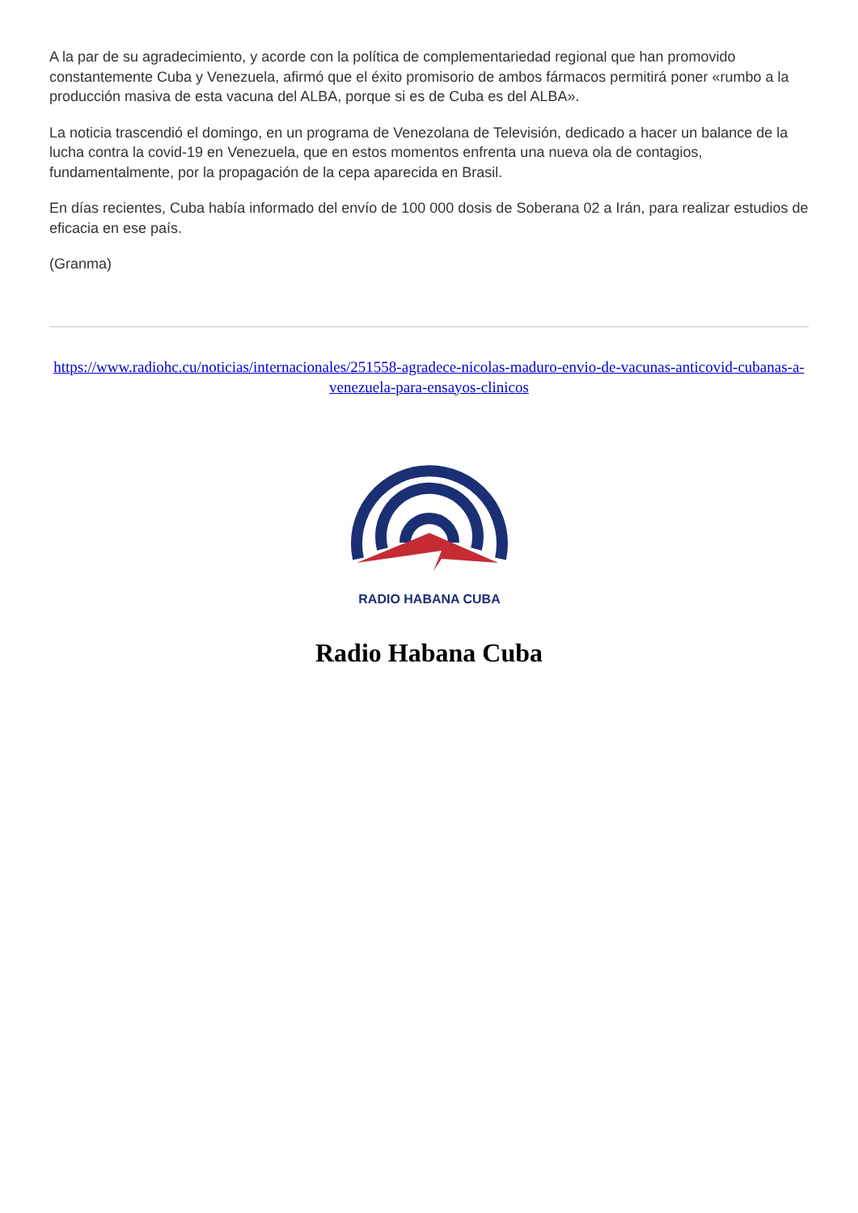A la par de su agradecimiento, y acorde con la política de complementariedad regional que han promovido constantemente Cuba y Venezuela, afirmó que el éxito promisorio de ambos fármacos permitirá poner «rumbo a la producción masiva de esta vacuna del ALBA, porque si es de Cuba es del ALBA».
La noticia trascendió el domingo, en un programa de Venezolana de Televisión, dedicado a hacer un balance de la lucha contra la covid-19 en Venezuela, que en estos momentos enfrenta una nueva ola de contagios, fundamentalmente, por la propagación de la cepa aparecida en Brasil.
En días recientes, Cuba había informado del envío de 100 000 dosis de Soberana 02 a Irán, para realizar estudios de eficacia en ese país.
(Granma)
https://www.radiohc.cu/noticias/internacionales/251558-agradece-nicolas-maduro-envio-de-vacunas-anticovid-cubanas-a-venezuela-para-ensayos-clinicos
RADIO HABANA CUBA
Radio Habana Cuba